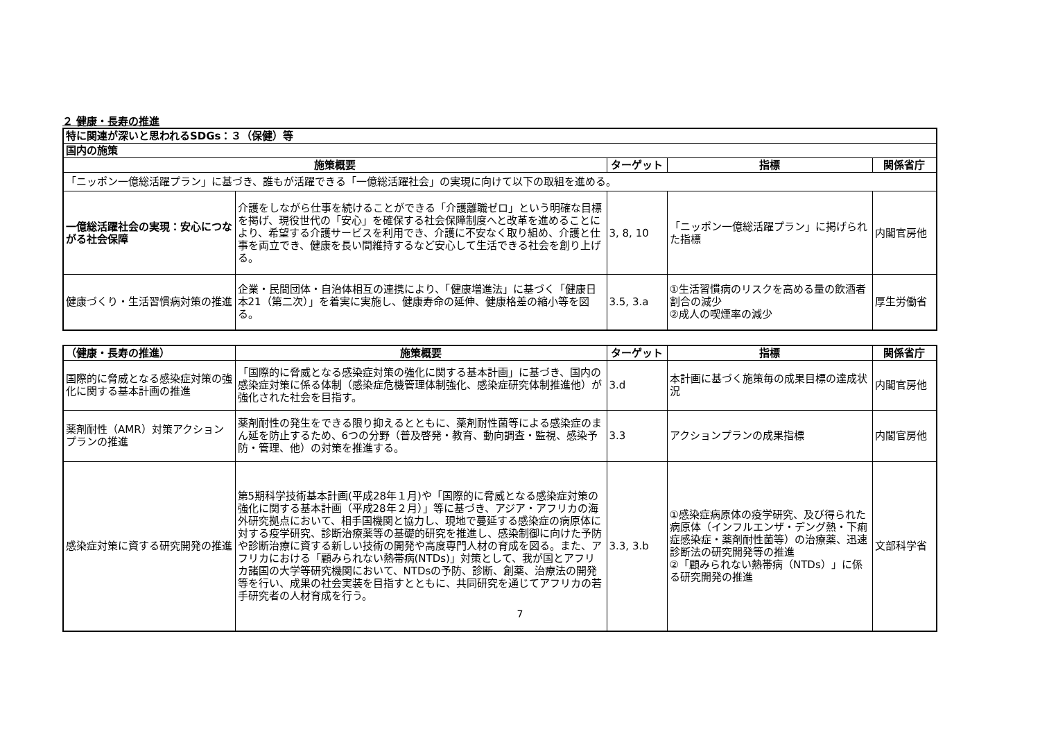２ 健康・長寿の推進
| 特に関連が深いと思われるSDGs：３（保健）等 | | | | |
| 国内の施策 | | | | |
| 施策概要 | | ターゲット | 指標 | 関係省庁 |
| 「ニッポン一億総活躍プラン」に基づき、誰もが活躍できる「一億総活躍社会」の実現に向けて以下の取組を進める。 | | | | |
| 一億総活躍社会の実現：安心につながる社会保障 | 介護をしながら仕事を続けることができる「介護離職ゼロ」という明確な目標を掲げ、現役世代の「安心」を確保する社会保障制度へと改革を進めることにより、希望する介護サービスを利用でき、介護に不安なく取り組め、介護と仕事を両立でき、健康を長い間維持するなど安心して生活できる社会を創り上げる。 | 3, 8, 10 | 「ニッポン一億総活躍プラン」に掲げられた指標 | 内閣官房他 |
| 健康づくり・生活習慣病対策の推進 | 企業・民間団体・自治体相互の連携により、「健康増進法」に基づく「健康日本21（第二次）」を着実に実施し、健康寿命の延伸、健康格差の縮小等を図る。 | 3.5, 3.a | ①生活習慣病のリスクを高める量の飲酒者割合の減少 ②成人の喫煙率の減少 | 厚生労働省 |
| （健康・長寿の推進） | 施策概要 | ターゲット | 指標 | 関係省庁 |
| --- | --- | --- | --- | --- |
| 国際的に脅威となる感染症対策の強化に関する基本計画の推進 | 「国際的に脅威となる感染症対策の強化に関する基本計画」に基づき、国内の感染症対策に係る体制（感染症危機管理体制強化、感染症研究体制推進他）が強化された社会を目指す。 | 3.d | 本計画に基づく施策毎の成果目標の達成状況 | 内閣官房他 |
| 薬剤耐性（AMR）対策アクションプランの推進 | 薬剤耐性の発生をできる限り抑えるとともに、薬剤耐性菌等による感染症のまん延を防止するため、6つの分野（普及啓発・教育、動向調査・監視、感染予防・管理、他）の対策を推進する。 | 3.3 | アクションプランの成果指標 | 内閣官房他 |
| 感染症対策に資する研究開発の推進 | 第5期科学技術基本計画(平成28年１月)や「国際的に脅威となる感染症対策の強化に関する基本計画（平成28年２月）」等に基づき、アジア・アフリカの海外研究拠点において、相手国機関と協力し、現地で蔓延する感染症の病原体に対する疫学研究、診断治療薬等の基礎的研究を推進し、感染制御に向けた予防や診断治療に資する新しい技術の開発や高度専門人材の育成を図る。また、アフリカにおける「顧みられない熱帯病(NTDs)」対策として、我が国とアフリカ諸国の大学等研究機関において、NTDsの予防、診断、創薬、治療法の開発等を行い、成果の社会実装を目指すとともに、共同研究を通じてアフリカの若手研究者の人材育成を行う。 | 3.3, 3.b | ①感染症病原体の疫学研究、及び得られた病原体（インフルエンザ・デング熱・下痢症感染症・薬剤耐性菌等）の治療薬、迅速診断法の研究開発等の推進 ②「顧みられない熱帯病（NTDs）」に係る研究開発の推進 | 文部科学省 |
7